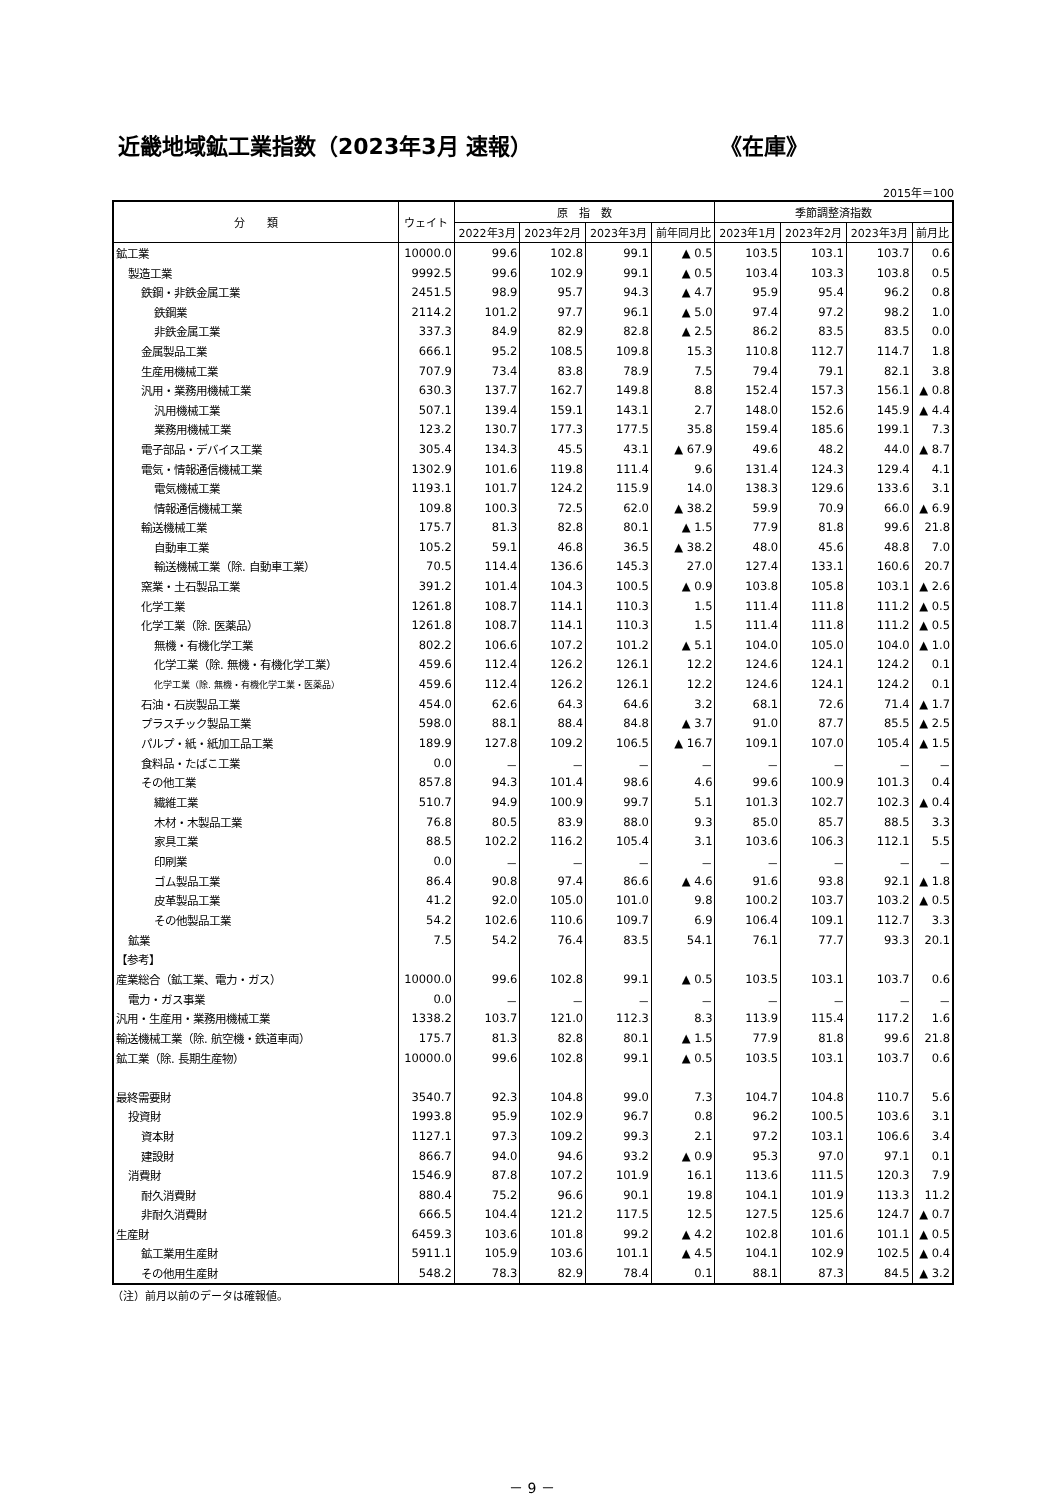近畿地域鉱工業指数（2023年3月 速報） 《在庫》
2015年＝100
| 分 類 | ウェイト | 原 指 数 | | | | 季節調整済指数 | | | |
| --- | --- | --- | --- | --- | --- | --- | --- | --- | --- |
| | | 2022年3月 | 2023年2月 | 2023年3月 | 前年同月比 | 2023年1月 | 2023年2月 | 2023年3月 | 前月比 |
| 鉱工業 | 10000.0 | 99.6 | 102.8 | 99.1 | ▲ 0.5 | 103.5 | 103.1 | 103.7 | 0.6 |
| 製造工業 | 9992.5 | 99.6 | 102.9 | 99.1 | ▲ 0.5 | 103.4 | 103.3 | 103.8 | 0.5 |
| 鉄鋼・非鉄金属工業 | 2451.5 | 98.9 | 95.7 | 94.3 | ▲ 4.7 | 95.9 | 95.4 | 96.2 | 0.8 |
| 鉄鋼業 | 2114.2 | 101.2 | 97.7 | 96.1 | ▲ 5.0 | 97.4 | 97.2 | 98.2 | 1.0 |
| 非鉄金属工業 | 337.3 | 84.9 | 82.9 | 82.8 | ▲ 2.5 | 86.2 | 83.5 | 83.5 | 0.0 |
| 金属製品工業 | 666.1 | 95.2 | 108.5 | 109.8 | 15.3 | 110.8 | 112.7 | 114.7 | 1.8 |
| 生産用機械工業 | 707.9 | 73.4 | 83.8 | 78.9 | 7.5 | 79.4 | 79.1 | 82.1 | 3.8 |
| 汎用・業務用機械工業 | 630.3 | 137.7 | 162.7 | 149.8 | 8.8 | 152.4 | 157.3 | 156.1 | ▲ 0.8 |
| 汎用機械工業 | 507.1 | 139.4 | 159.1 | 143.1 | 2.7 | 148.0 | 152.6 | 145.9 | ▲ 4.4 |
| 業務用機械工業 | 123.2 | 130.7 | 177.3 | 177.5 | 35.8 | 159.4 | 185.6 | 199.1 | 7.3 |
| 電子部品・デバイス工業 | 305.4 | 134.3 | 45.5 | 43.1 | ▲ 67.9 | 49.6 | 48.2 | 44.0 | ▲ 8.7 |
| 電気・情報通信機械工業 | 1302.9 | 101.6 | 119.8 | 111.4 | 9.6 | 131.4 | 124.3 | 129.4 | 4.1 |
| 電気機械工業 | 1193.1 | 101.7 | 124.2 | 115.9 | 14.0 | 138.3 | 129.6 | 133.6 | 3.1 |
| 情報通信機械工業 | 109.8 | 100.3 | 72.5 | 62.0 | ▲ 38.2 | 59.9 | 70.9 | 66.0 | ▲ 6.9 |
| 輸送機械工業 | 175.7 | 81.3 | 82.8 | 80.1 | ▲ 1.5 | 77.9 | 81.8 | 99.6 | 21.8 |
| 自動車工業 | 105.2 | 59.1 | 46.8 | 36.5 | ▲ 38.2 | 48.0 | 45.6 | 48.8 | 7.0 |
| 輸送機械工業（除. 自動車工業） | 70.5 | 114.4 | 136.6 | 145.3 | 27.0 | 127.4 | 133.1 | 160.6 | 20.7 |
| 窯業・土石製品工業 | 391.2 | 101.4 | 104.3 | 100.5 | ▲ 0.9 | 103.8 | 105.8 | 103.1 | ▲ 2.6 |
| 化学工業 | 1261.8 | 108.7 | 114.1 | 110.3 | 1.5 | 111.4 | 111.8 | 111.2 | ▲ 0.5 |
| 化学工業（除. 医薬品） | 1261.8 | 108.7 | 114.1 | 110.3 | 1.5 | 111.4 | 111.8 | 111.2 | ▲ 0.5 |
| 無機・有機化学工業 | 802.2 | 106.6 | 107.2 | 101.2 | ▲ 5.1 | 104.0 | 105.0 | 104.0 | ▲ 1.0 |
| 化学工業（除. 無機・有機化学工業） | 459.6 | 112.4 | 126.2 | 126.1 | 12.2 | 124.6 | 124.1 | 124.2 | 0.1 |
| 化学工業（除. 無機・有機化学工業・医薬品） | 459.6 | 112.4 | 126.2 | 126.1 | 12.2 | 124.6 | 124.1 | 124.2 | 0.1 |
| 石油・石炭製品工業 | 454.0 | 62.6 | 64.3 | 64.6 | 3.2 | 68.1 | 72.6 | 71.4 | ▲ 1.7 |
| プラスチック製品工業 | 598.0 | 88.1 | 88.4 | 84.8 | ▲ 3.7 | 91.0 | 87.7 | 85.5 | ▲ 2.5 |
| パルプ・紙・紙加工品工業 | 189.9 | 127.8 | 109.2 | 106.5 | ▲ 16.7 | 109.1 | 107.0 | 105.4 | ▲ 1.5 |
| 食料品・たばこ工業 | 0.0 | － | － | － | － | － | － | － | － |
| その他工業 | 857.8 | 94.3 | 101.4 | 98.6 | 4.6 | 99.6 | 100.9 | 101.3 | 0.4 |
| 繊維工業 | 510.7 | 94.9 | 100.9 | 99.7 | 5.1 | 101.3 | 102.7 | 102.3 | ▲ 0.4 |
| 木材・木製品工業 | 76.8 | 80.5 | 83.9 | 88.0 | 9.3 | 85.0 | 85.7 | 88.5 | 3.3 |
| 家具工業 | 88.5 | 102.2 | 116.2 | 105.4 | 3.1 | 103.6 | 106.3 | 112.1 | 5.5 |
| 印刷業 | 0.0 | － | － | － | － | － | － | － | － |
| ゴム製品工業 | 86.4 | 90.8 | 97.4 | 86.6 | ▲ 4.6 | 91.6 | 93.8 | 92.1 | ▲ 1.8 |
| 皮革製品工業 | 41.2 | 92.0 | 105.0 | 101.0 | 9.8 | 100.2 | 103.7 | 103.2 | ▲ 0.5 |
| その他製品工業 | 54.2 | 102.6 | 110.6 | 109.7 | 6.9 | 106.4 | 109.1 | 112.7 | 3.3 |
| 鉱業 | 7.5 | 54.2 | 76.4 | 83.5 | 54.1 | 76.1 | 77.7 | 93.3 | 20.1 |
| 【参考】 | | | | | | | | | |
| 産業総合（鉱工業、電力・ガス） | 10000.0 | 99.6 | 102.8 | 99.1 | ▲ 0.5 | 103.5 | 103.1 | 103.7 | 0.6 |
| 電力・ガス事業 | 0.0 | － | － | － | － | － | － | － | － |
| 汎用・生産用・業務用機械工業 | 1338.2 | 103.7 | 121.0 | 112.3 | 8.3 | 113.9 | 115.4 | 117.2 | 1.6 |
| 輸送機械工業（除. 航空機・鉄道車両） | 175.7 | 81.3 | 82.8 | 80.1 | ▲ 1.5 | 77.9 | 81.8 | 99.6 | 21.8 |
| 鉱工業（除. 長期生産物） | 10000.0 | 99.6 | 102.8 | 99.1 | ▲ 0.5 | 103.5 | 103.1 | 103.7 | 0.6 |
| 最終需要財 | 3540.7 | 92.3 | 104.8 | 99.0 | 7.3 | 104.7 | 104.8 | 110.7 | 5.6 |
| 投資財 | 1993.8 | 95.9 | 102.9 | 96.7 | 0.8 | 96.2 | 100.5 | 103.6 | 3.1 |
| 資本財 | 1127.1 | 97.3 | 109.2 | 99.3 | 2.1 | 97.2 | 103.1 | 106.6 | 3.4 |
| 建設財 | 866.7 | 94.0 | 94.6 | 93.2 | ▲ 0.9 | 95.3 | 97.0 | 97.1 | 0.1 |
| 消費財 | 1546.9 | 87.8 | 107.2 | 101.9 | 16.1 | 113.6 | 111.5 | 120.3 | 7.9 |
| 耐久消費財 | 880.4 | 75.2 | 96.6 | 90.1 | 19.8 | 104.1 | 101.9 | 113.3 | 11.2 |
| 非耐久消費財 | 666.5 | 104.4 | 121.2 | 117.5 | 12.5 | 127.5 | 125.6 | 124.7 | ▲ 0.7 |
| 生産財 | 6459.3 | 103.6 | 101.8 | 99.2 | ▲ 4.2 | 102.8 | 101.6 | 101.1 | ▲ 0.5 |
| 鉱工業用生産財 | 5911.1 | 105.9 | 103.6 | 101.1 | ▲ 4.5 | 104.1 | 102.9 | 102.5 | ▲ 0.4 |
| その他用生産財 | 548.2 | 78.3 | 82.9 | 78.4 | 0.1 | 88.1 | 87.3 | 84.5 | ▲ 3.2 |
（注）前月以前のデータは確報値。
－ 9 －